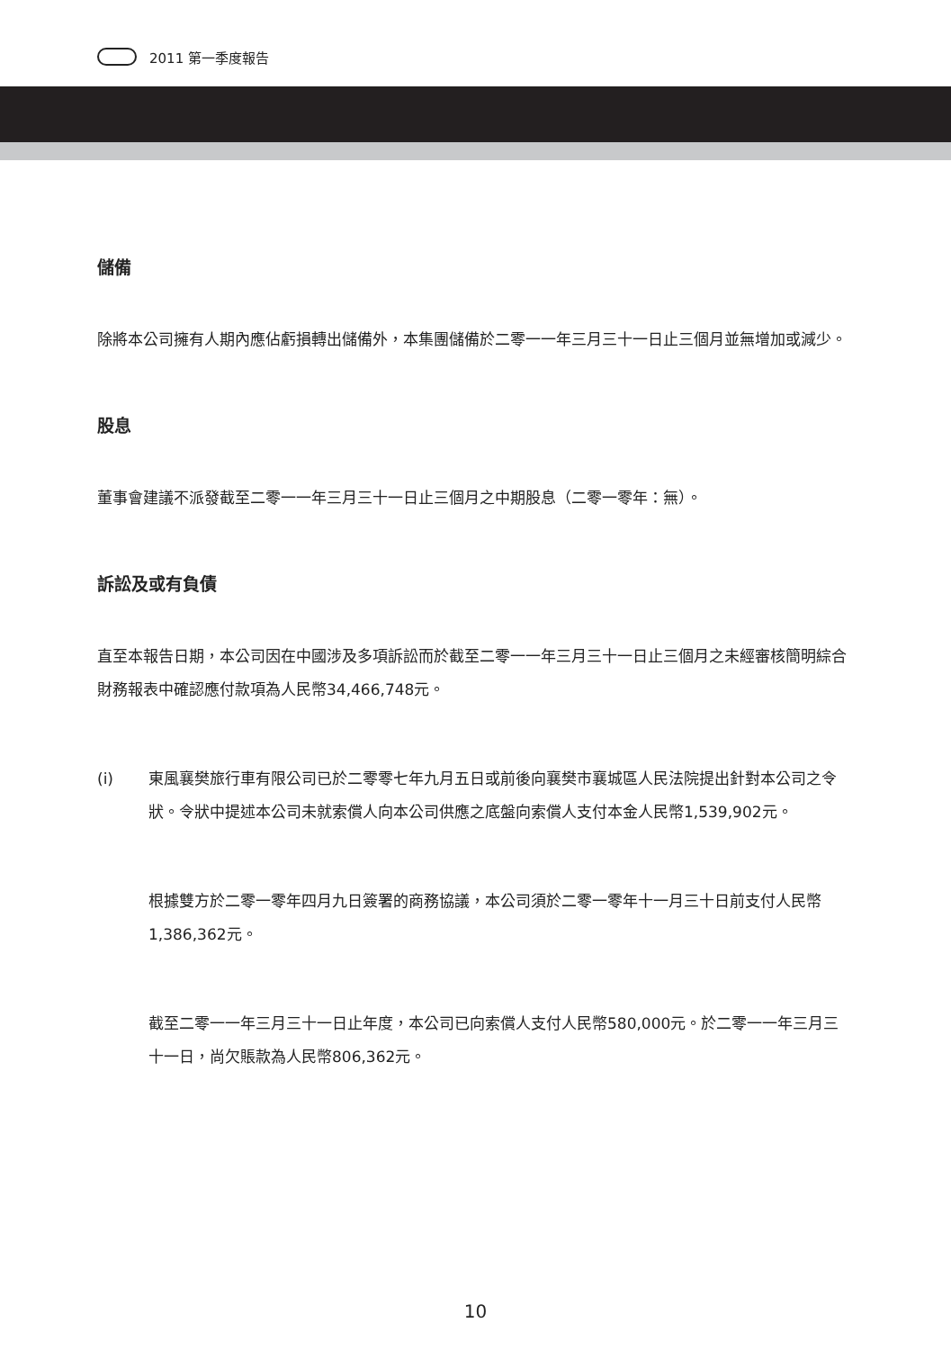2011 第一季度報告
儲備
除將本公司擁有人期內應佔虧損轉出儲備外，本集團儲備於二零一一年三月三十一日止三個月並無增加或減少。
股息
董事會建議不派發截至二零一一年三月三十一日止三個月之中期股息（二零一零年：無）。
訴訟及或有負債
直至本報告日期，本公司因在中國涉及多項訴訟而於截至二零一一年三月三十一日止三個月之未經審核簡明綜合財務報表中確認應付款項為人民幣34,466,748元。
(i) 東風襄樊旅行車有限公司已於二零零七年九月五日或前後向襄樊市襄城區人民法院提出針對本公司之令狀。令狀中提述本公司未就索償人向本公司供應之底盤向索償人支付本金人民幣1,539,902元。
根據雙方於二零一零年四月九日簽署的商務協議，本公司須於二零一零年十一月三十日前支付人民幣1,386,362元。
截至二零一一年三月三十一日止年度，本公司已向索償人支付人民幣580,000元。於二零一一年三月三十一日，尚欠賬款為人民幣806,362元。
10